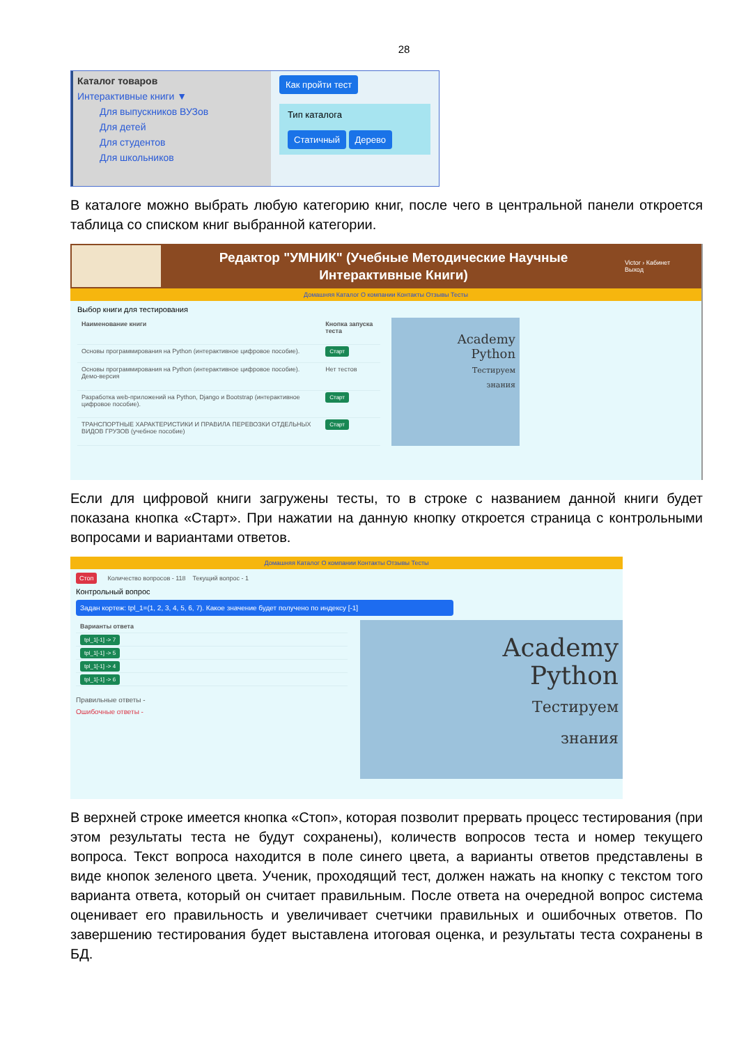28
Каталог товаров
Интерактивные книги ▼
Для выпускников ВУЗов
Для детей
Для студентов
Для школьников
Как пройти тест
Тип каталога
Статичный Дерево
В каталоге можно выбрать любую категорию книг, после чего в центральной панели откроется таблица со списком книг выбранной категории.
Редактор "УМНИК" (Учебные Методические Научные
Интерактивные Книги)
Victor › Кабинет
Выход
Домашняя Каталог О компании Контакты Отзывы Тесты
Выбор книги для тестирования
| Наименование книги | Кнопка запуска теста |
| --- | --- |
| Основы программирования на Python (интерактивное цифровое пособие). | Старт |
| Основы программирования на Python (интерактивное цифровое пособие). Демо-версия | Нет тестов |
| Разработка web-приложений на Python, Django и Bootstrap (интерактивное цифровое пособие). | Старт |
| ТРАНСПОРТНЫЕ ХАРАКТЕРИСТИКИ И ПРАВИЛА ПЕРЕВОЗКИ ОТДЕЛЬНЫХ ВИДОВ ГРУЗОВ (учебное пособие) | Старт |
Academy
Python
Тестируем
знания
Если для цифровой книги загружены тесты, то в строке с названием данной книги будет показана кнопка «Старт». При нажатии на данную кнопку откроется страница с контрольными вопросами и вариантами ответов.
Домашняя Каталог О компании Контакты Отзывы Тесты
Стоп Количество вопросов - 118 Текущий вопрос - 1
Контрольный вопрос
Задан кортеж: tpl_1=(1, 2, 3, 4, 5, 6, 7). Какое значение будет получено по индексу [-1]
| Варианты ответа |
| --- |
| tpl_1[-1] -> 7 |
| tpl_1[-1] -> 5 |
| tpl_1[-1] -> 4 |
| tpl_1[-1] -> 6 |
Правильные ответы -
Ошибочные ответы -
Academy
Python
Тестируем
знания
В верхней строке имеется кнопка «Стоп», которая позволит прервать процесс тестирования (при этом результаты теста не будут сохранены), количеств вопросов теста и номер текущего вопроса. Текст вопроса находится в поле синего цвета, а варианты ответов представлены в виде кнопок зеленого цвета. Ученик, проходящий тест, должен нажать на кнопку с текстом того варианта ответа, который он считает правильным. После ответа на очередной вопрос система оценивает его правильность и увеличивает счетчики правильных и ошибочных ответов. По завершению тестирования будет выставлена итоговая оценка, и результаты теста сохранены в БД.